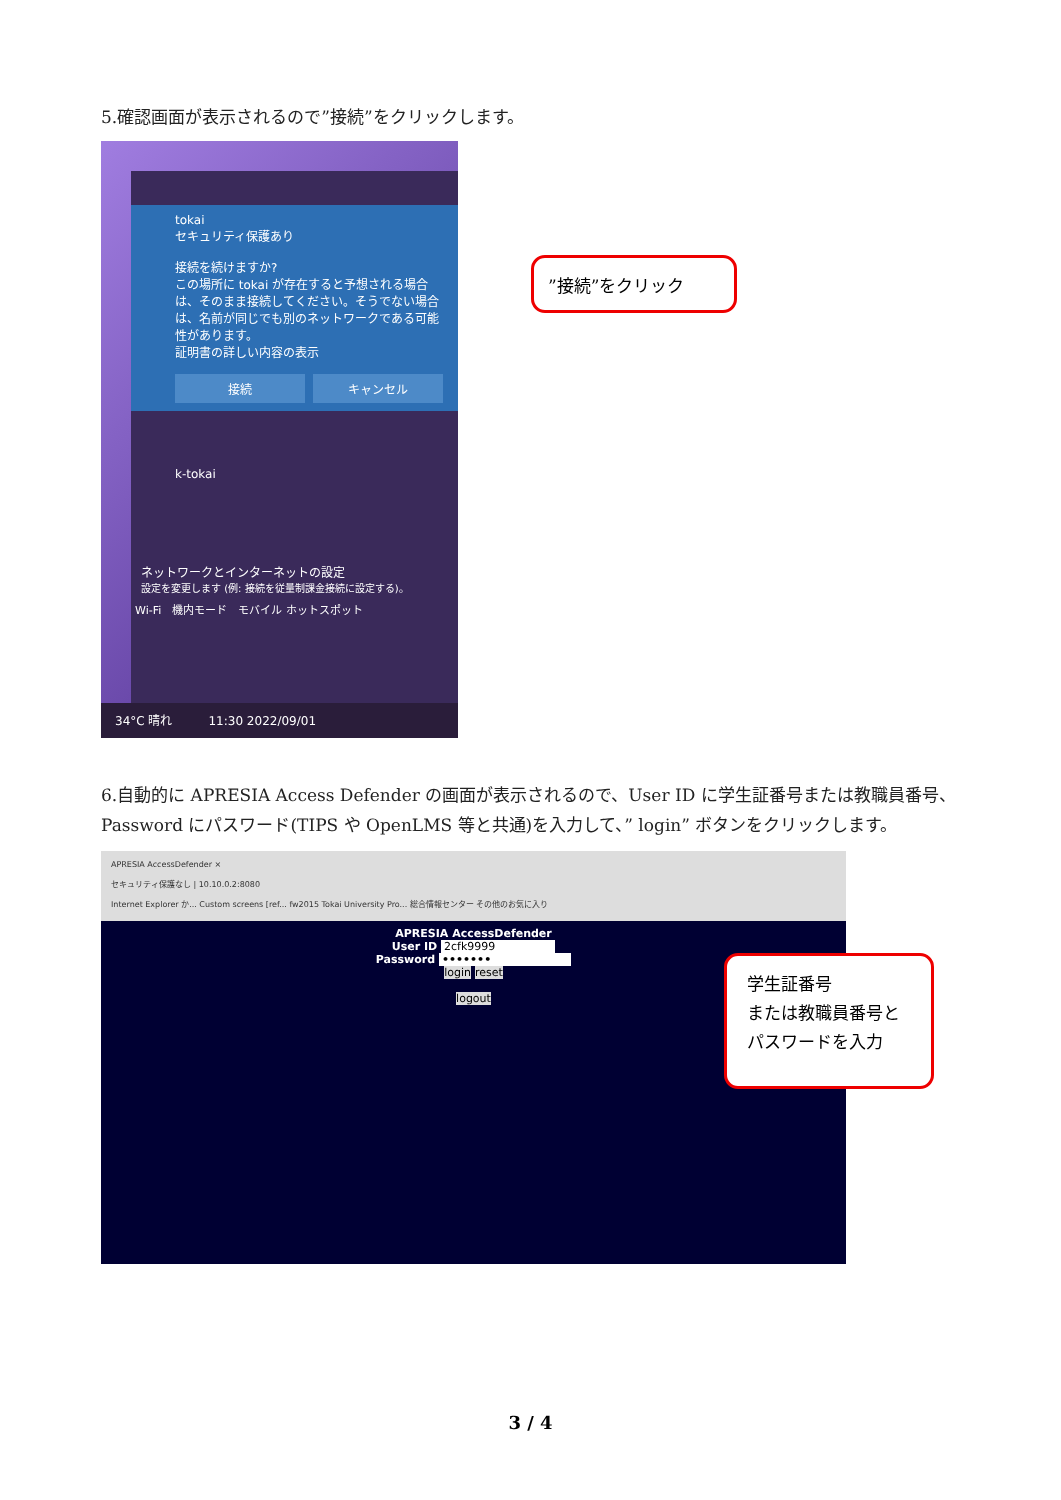5.確認画面が表示されるので”接続”をクリックします。
tokai
セキュリティ保護あり
接続を続けますか?
この場所に tokai が存在すると予想される場合は、そのまま接続してください。そうでない場合は、名前が同じでも別のネットワークである可能性があります。
証明書の詳しい内容の表示
接続 キャンセル
k-tokai
ネットワークとインターネットの設定
設定を変更します (例: 接続を従量制課金接続に設定する)。
Wi-Fi　機内モード　モバイル ホットスポット
34°C 晴れ　　　11:30 2022/09/01
”接続”をクリック
6.自動的に APRESIA Access Defender の画面が表示されるので、User ID に学生証番号または教職員番号、Password にパスワード(TIPS や OpenLMS 等と共通)を入力して、” login” ボタンをクリックします。
APRESIA AccessDefender ×
セキュリティ保護なし | 10.10.0.2:8080
Internet Explorer か... Custom screens [ref... fw2015 Tokai University Pro... 総合情報センター その他のお気に入り
APRESIA AccessDefender
User ID 2cfk9999
Password •••••••
login reset
logout
学生証番号
または教職員番号と
パスワードを入力
3 / 4